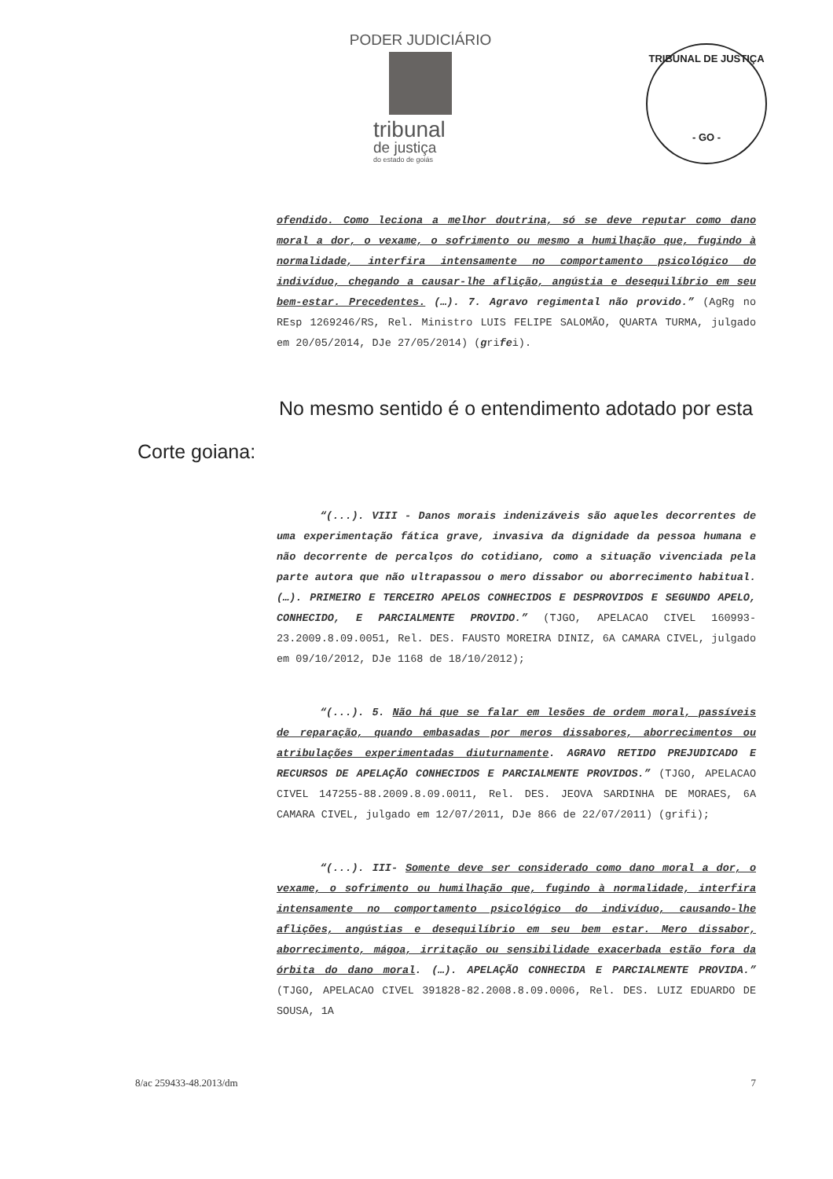PODER JUDICIÁRIO
tribunal
de justiça
do estado de goiás
TRIBUNAL DE JUSTIÇA
- GO -
ofendido. Como leciona a melhor doutrina, só se deve reputar como dano moral a dor, o vexame, o sofrimento ou mesmo a humilhação que, fugindo à normalidade, interfira intensamente no comportamento psicológico do indivíduo, chegando a causar-lhe aflição, angústia e desequilíbrio em seu bem-estar. Precedentes. (…). 7. Agravo regimental não provido.” (AgRg no REsp 1269246/RS, Rel. Ministro LUIS FELIPE SALOMÃO, QUARTA TURMA, julgado em 20/05/2014, DJe 27/05/2014) (grifei).
No mesmo sentido é o entendimento adotado por esta
Corte goiana:
“(...). VIII - Danos morais indenizáveis são aqueles decorrentes de uma experimentação fática grave, invasiva da dignidade da pessoa humana e não decorrente de percalços do cotidiano, como a situação vivenciada pela parte autora que não ultrapassou o mero dissabor ou aborrecimento habitual. (…). PRIMEIRO E TERCEIRO APELOS CONHECIDOS E DESPROVIDOS E SEGUNDO APELO, CONHECIDO, E PARCIALMENTE PROVIDO.” (TJGO, APELACAO CIVEL 160993-23.2009.8.09.0051, Rel. DES. FAUSTO MOREIRA DINIZ, 6A CAMARA CIVEL, julgado em 09/10/2012, DJe 1168 de 18/10/2012);
“(...). 5. Não há que se falar em lesões de ordem moral, passíveis de reparação, quando embasadas por meros dissabores, aborrecimentos ou atribulações experimentadas diuturnamente. AGRAVO RETIDO PREJUDICADO E RECURSOS DE APELAÇÃO CONHECIDOS E PARCIALMENTE PROVIDOS.” (TJGO, APELACAO CIVEL 147255-88.2009.8.09.0011, Rel. DES. JEOVA SARDINHA DE MORAES, 6A CAMARA CIVEL, julgado em 12/07/2011, DJe 866 de 22/07/2011) (grifi);
“(...). III- Somente deve ser considerado como dano moral a dor, o vexame, o sofrimento ou humilhação que, fugindo à normalidade, interfira intensamente no comportamento psicológico do indivíduo, causando-lhe aflições, angústias e desequilíbrio em seu bem estar. Mero dissabor, aborrecimento, mágoa, irritação ou sensibilidade exacerbada estão fora da órbita do dano moral. (…). APELAÇÃO CONHECIDA E PARCIALMENTE PROVIDA.” (TJGO, APELACAO CIVEL 391828-82.2008.8.09.0006, Rel. DES. LUIZ EDUARDO DE SOUSA, 1A
8/ac 259433-48.2013/dm 7